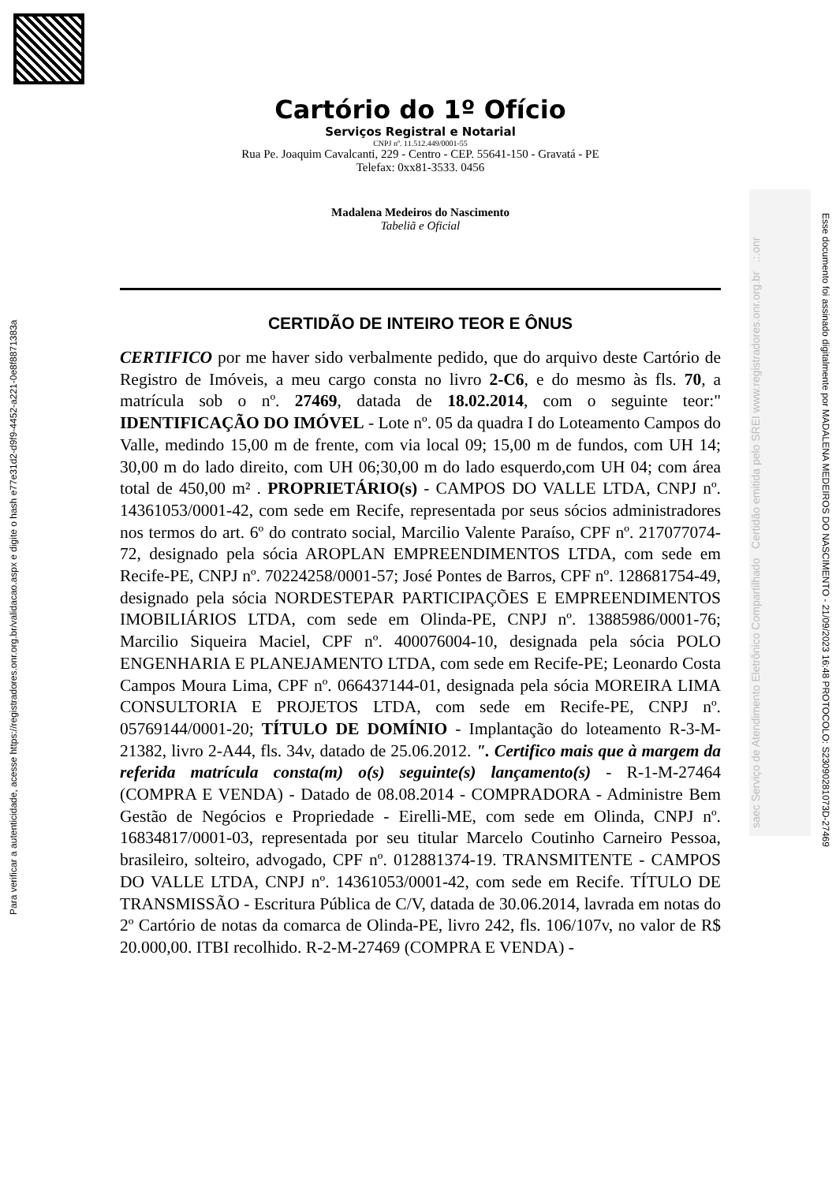Para verificar a autenticidade, acesse https://registradores.onr.org.br/validacao.aspx e digite o hash e77e31d2-d9f9-4452-a221-0e8f88713­83a
Cartório do 1º Ofício
Serviços Registral e Notarial
CNPJ nº. 11.512.449/0001-55
Rua Pe. Joaquim Cavalcanti, 229 - Centro - CEP. 55641-150 - Gravatá - PE
Telefax: 0xx81-3533. 0456
Madalena Medeiros do Nascimento
Tabeliã e Oficial
CERTIDÃO DE INTEIRO TEOR E ÔNUS
CERTIFICO por me haver sido verbalmente pedido, que do arquivo deste Cartório de Registro de Imóveis, a meu cargo consta no livro 2-C6, e do mesmo às fls. 70, a matrícula sob o nº. 27469, datada de 18.02.2014, com o seguinte teor:" IDENTIFICAÇÃO DO IMÓVEL - Lote nº. 05 da quadra I do Loteamento Campos do Valle, medindo 15,00 m de frente, com via local 09; 15,00 m de fundos, com UH 14; 30,00 m do lado direito, com UH 06;30,00 m do lado esquerdo,com UH 04; com área total de 450,00 m² . PROPRIETÁRIO(s) - CAMPOS DO VALLE LTDA, CNPJ nº. 14361053/0001-42, com sede em Recife, representada por seus sócios administradores nos termos do art. 6º do contrato social, Marcilio Valente Paraíso, CPF nº. 217077074-72, designado pela sócia AROPLAN EMPREENDIMENTOS LTDA, com sede em Recife-PE, CNPJ nº. 70224258/0001-57; José Pontes de Barros, CPF nº. 128681754-49, designado pela sócia NORDESTEPAR PARTICIPAÇÕES E EMPREENDIMENTOS IMOBILIÁRIOS LTDA, com sede em Olinda-PE, CNPJ nº. 13885986/0001-76; Marcilio Siqueira Maciel, CPF nº. 400076004-10, designada pela sócia POLO ENGENHARIA E PLANEJAMENTO LTDA, com sede em Recife-PE; Leonardo Costa Campos Moura Lima, CPF nº. 066437144-01, designada pela sócia MOREIRA LIMA CONSULTORIA E PROJETOS LTDA, com sede em Recife-PE, CNPJ nº. 05769144/0001-20; TÍTULO DE DOMÍNIO - Implantação do loteamento R-3-M-21382, livro 2-A44, fls. 34v, datado de 25.06.2012. ". Certifico mais que à margem da referida matrícula consta(m) o(s) seguinte(s) lançamento(s) - R-1-M-27464 (COMPRA E VENDA) - Datado de 08.08.2014 - COMPRADORA - Administre Bem Gestão de Negócios e Propriedade - Eirelli-ME, com sede em Olinda, CNPJ nº. 16834817/0001-03, representada por seu titular Marcelo Coutinho Carneiro Pessoa, brasileiro, solteiro, advogado, CPF nº. 012881374-19. TRANSMITENTE - CAMPOS DO VALLE LTDA, CNPJ nº. 14361053/0001-42, com sede em Recife. TÍTULO DE TRANSMISSÃO - Escritura Pública de C/V, datada de 30.06.2014, lavrada em notas do 2º Cartório de notas da comarca de Olinda-PE, livro 242, fls. 106/107v, no valor de R$ 20.000,00. ITBI recolhido. R-2-M-27469 (COMPRA E VENDA) -
saec Serviço de Atendimento Eletrônico Compartilhado Certidão emitida pelo SREI www.registradores.onr.org.br .:.onr
Esse documento foi assinado digitalmente por MADALENA MEDEIROS DO NASCIMENTO - 21/09/2023 16:48 PROTOCOLO: S23090281073D-27469